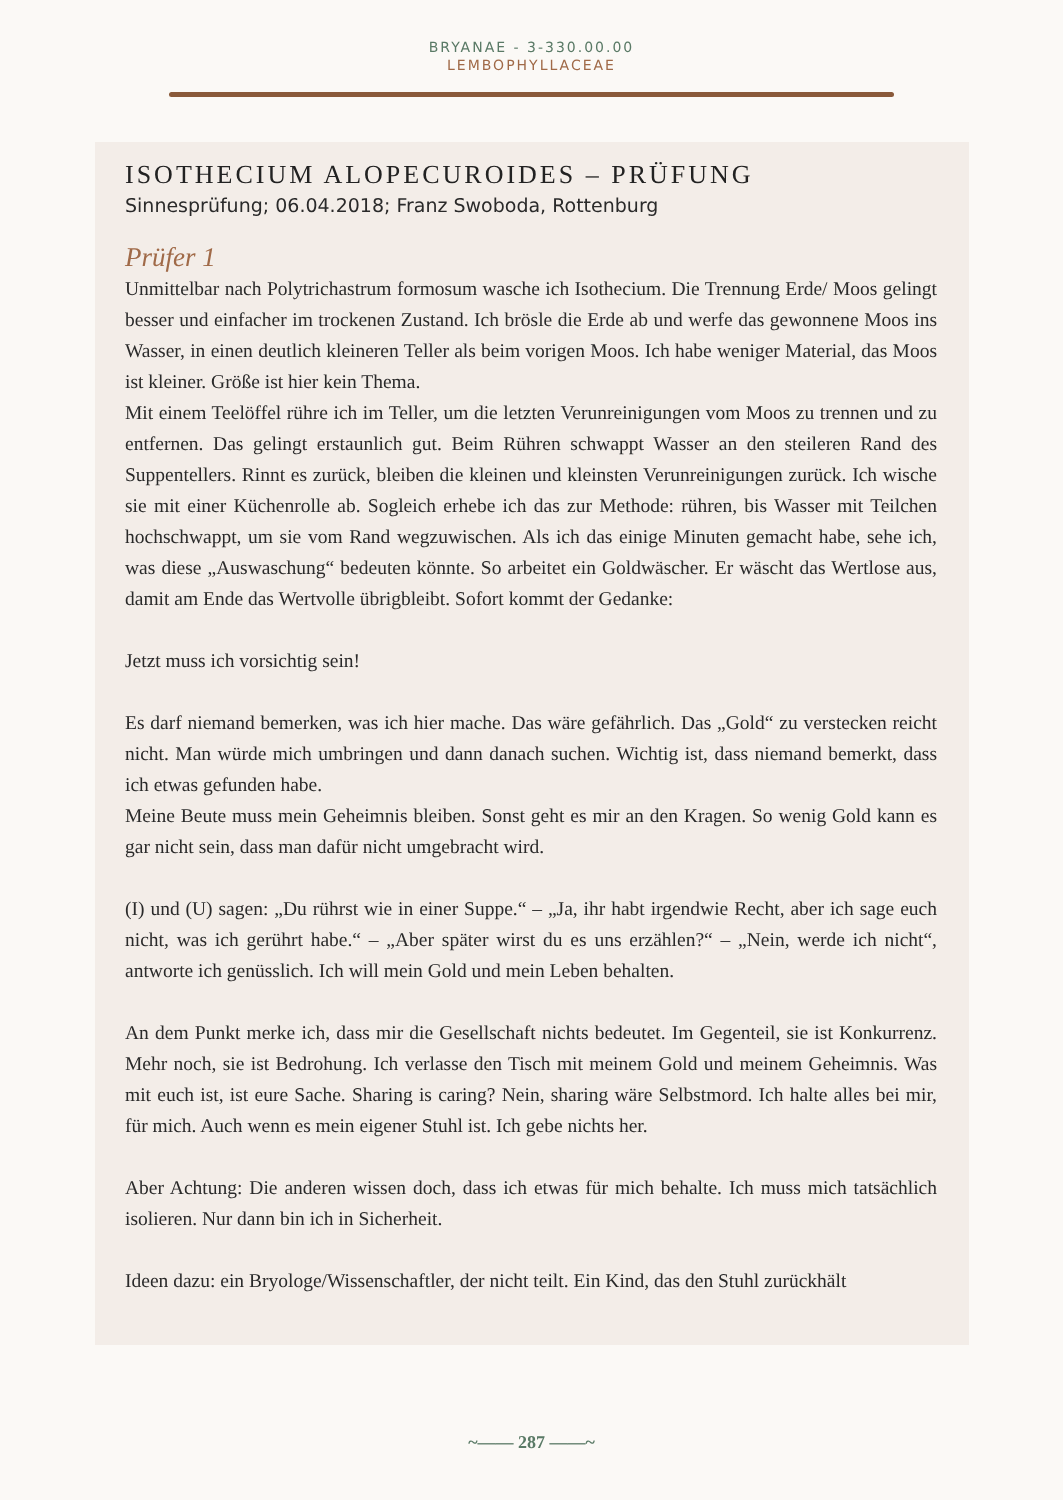BRYANAE - 3-330.00.00
LEMBOPHYLLACEAE
ISOTHECIUM ALOPECUROIDES – PRÜFUNG
Sinnesprüfung; 06.04.2018; Franz Swoboda, Rottenburg
Prüfer 1
Unmittelbar nach Polytrichastrum formosum wasche ich Isothecium. Die Trennung Erde/ Moos gelingt besser und einfacher im trockenen Zustand. Ich brösle die Erde ab und werfe das gewonnene Moos ins Wasser, in einen deutlich kleineren Teller als beim vorigen Moos. Ich habe weniger Material, das Moos ist kleiner. Größe ist hier kein Thema.
Mit einem Teelöffel rühre ich im Teller, um die letzten Verunreinigungen vom Moos zu trennen und zu entfernen. Das gelingt erstaunlich gut. Beim Rühren schwappt Wasser an den steileren Rand des Suppentellers. Rinnt es zurück, bleiben die kleinen und kleinsten Verunreinigungen zurück. Ich wische sie mit einer Küchenrolle ab. Sogleich erhebe ich das zur Methode: rühren, bis Wasser mit Teilchen hochschwappt, um sie vom Rand wegzuwischen. Als ich das einige Minuten gemacht habe, sehe ich, was diese „Auswaschung“ bedeuten könnte. So arbeitet ein Goldwäscher. Er wäscht das Wertlose aus, damit am Ende das Wertvolle übrigbleibt. Sofort kommt der Gedanke:
Jetzt muss ich vorsichtig sein!
Es darf niemand bemerken, was ich hier mache. Das wäre gefährlich. Das „Gold“ zu verstecken reicht nicht. Man würde mich umbringen und dann danach suchen. Wichtig ist, dass niemand bemerkt, dass ich etwas gefunden habe.
Meine Beute muss mein Geheimnis bleiben. Sonst geht es mir an den Kragen. So wenig Gold kann es gar nicht sein, dass man dafür nicht umgebracht wird.
(I) und (U) sagen: „Du rührst wie in einer Suppe.“ – „Ja, ihr habt irgendwie Recht, aber ich sage euch nicht, was ich gerührt habe.“ – „Aber später wirst du es uns erzählen?“ – „Nein, werde ich nicht“, antworte ich genüsslich. Ich will mein Gold und mein Leben behalten.
An dem Punkt merke ich, dass mir die Gesellschaft nichts bedeutet. Im Gegenteil, sie ist Konkurrenz. Mehr noch, sie ist Bedrohung. Ich verlasse den Tisch mit meinem Gold und meinem Geheimnis. Was mit euch ist, ist eure Sache. Sharing is caring? Nein, sharing wäre Selbstmord. Ich halte alles bei mir, für mich. Auch wenn es mein eigener Stuhl ist. Ich gebe nichts her.
Aber Achtung: Die anderen wissen doch, dass ich etwas für mich behalte. Ich muss mich tatsächlich isolieren. Nur dann bin ich in Sicherheit.
Ideen dazu: ein Bryologe/Wissenschaftler, der nicht teilt. Ein Kind, das den Stuhl zurückhält
~—— 287 ——~